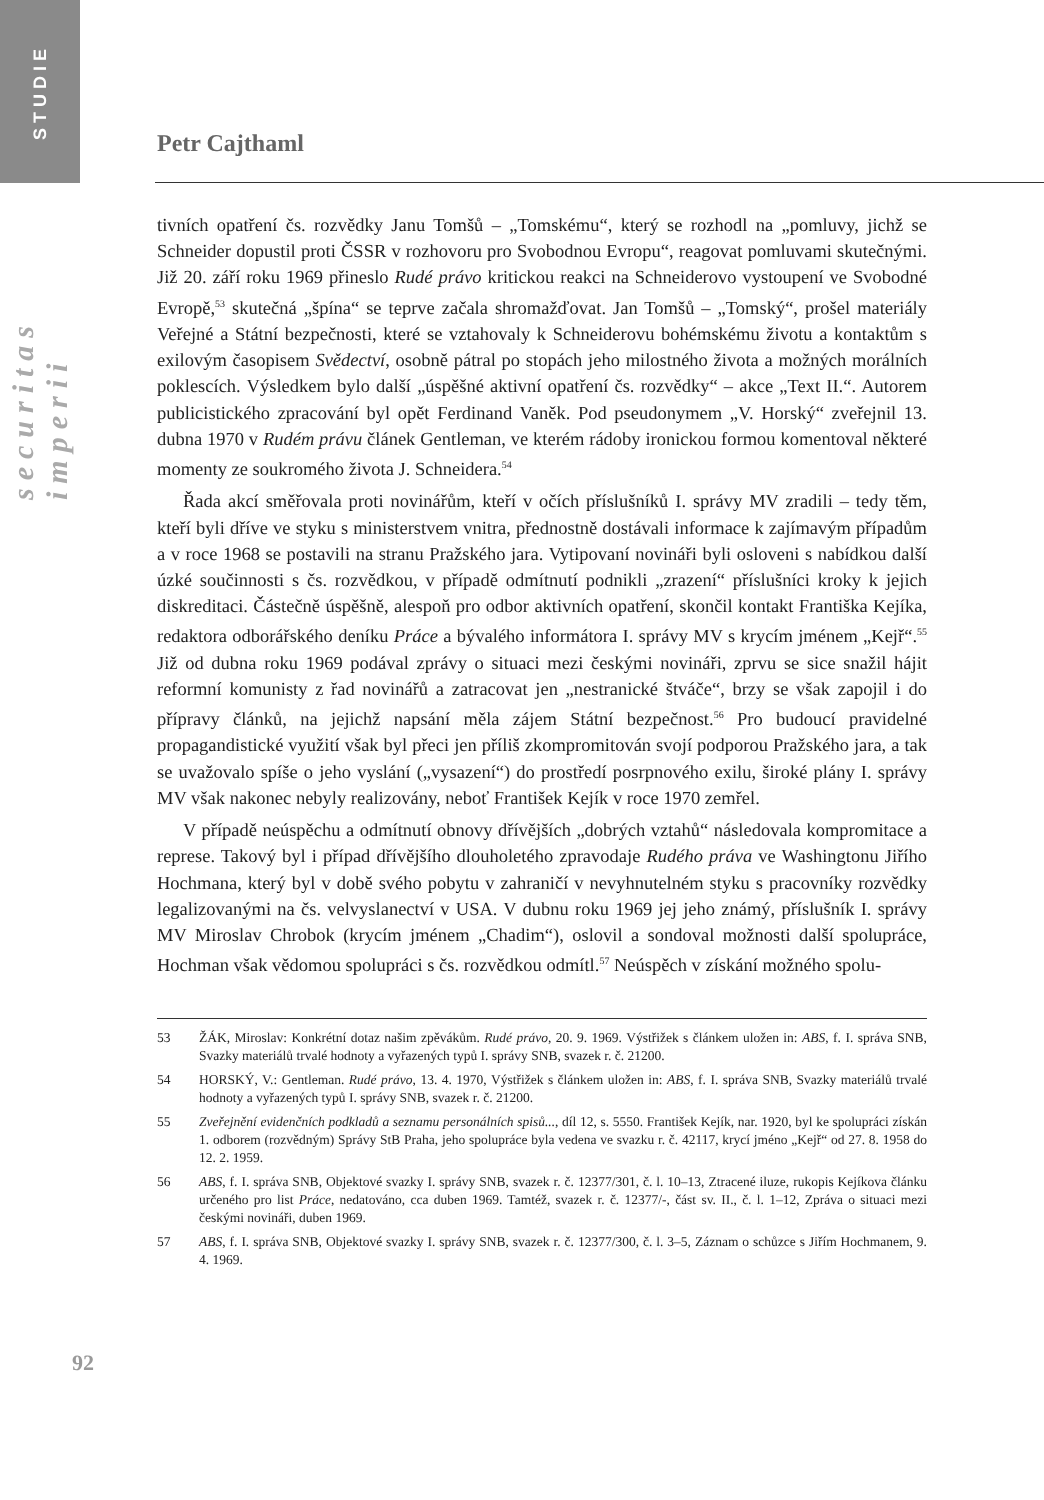STUDIE
securitas imperii
Petr Cajthaml
tivních opatření čs. rozvědky Janu Tomšů – „Tomskému“, který se rozhodl na „pomluvy, jichž se Schneider dopustil proti ČSSR v rozhovoru pro Svobodnou Evropu“, reagovat pomluvami skutečnými. Již 20. září roku 1969 přineslo Rudé právo kritickou reakci na Schneiderovo vystoupení ve Svobodné Evropě,<sup>53</sup> skutečná „špína“ se teprve začala shromažďovat. Jan Tomšů – „Tomský“, prošel materiály Veřejné a Státní bezpečnosti, které se vztahovaly k Schneiderovu bohémskému životu a kontaktům s exilovým časopisem Svědectví, osobně pátral po stopách jeho milostného života a možných morálních poklescích. Výsledkem bylo další „úspěšné aktivní opatření čs. rozvědky“ – akce „Text II.“. Autorem publicistického zpracování byl opět Ferdinand Vaněk. Pod pseudonymem „V. Horský“ zveřejnil 13. dubna 1970 v Rudém právu článek Gentleman, ve kterém rádoby ironickou formou komentoval některé momenty ze soukromého života J. Schneidera.<sup>54</sup>
Řada akcí směřovala proti novinářům, kteří v očích příslušníků I. správy MV zradili – tedy těm, kteří byli dříve ve styku s ministerstvem vnitra, přednostně dostávali informace k zajímavým případům a v roce 1968 se postavili na stranu Pražského jara. Vytipovaní novináři byli osloveni s nabídkou další úzké součinnosti s čs. rozvědkou, v případě odmítnutí podnikli „zrazení“ příslušníci kroky k jejich diskreditaci. Částečně úspěšně, alespoň pro odbor aktivních opatření, skončil kontakt Františka Kejíka, redaktora odborářského deníku Práce a bývalého informátora I. správy MV s krycím jménem „Kejř“.<sup>55</sup> Již od dubna roku 1969 podával zprávy o situaci mezi českými novináři, zprvu se sice snažil hájit reformní komunisty z řad novinářů a zatracovat jen „nestranické štváče“, brzy se však zapojil i do přípravy článků, na jejichž napsání měla zájem Státní bezpečnost.<sup>56</sup> Pro budoucí pravidelné propagandistické využití však byl přeci jen příliš zkompromitován svojí podporou Pražského jara, a tak se uvažovalo spíše o jeho vyslání („vysazení“) do prostředí posrpnového exilu, široké plány I. správy MV však nakonec nebyly realizovány, neboť František Kejík v roce 1970 zemřel.
V případě neúspěchu a odmítnutí obnovy dřívějších „dobrých vztahů“ následovala kompromitace a represe. Takový byl i případ dřívějšího dlouholetého zpravodaje Rudého práva ve Washingtonu Jiřího Hochmana, který byl v době svého pobytu v zahraničí v nevyhnutelném styku s pracovníky rozvědky legalizovanými na čs. velvyslanectví v USA. V dubnu roku 1969 jej jeho známý, příslušník I. správy MV Miroslav Chrobok (krycím jménem „Chadim“), oslovil a sondoval možnosti další spolupráce, Hochman však vědomou spolupráci s čs. rozvědkou odmítl.<sup>57</sup> Neúspěch v získání možného spolu-
53 ŽÁK, Miroslav: Konkrétní dotaz našim zpěvákům. Rudé právo, 20. 9. 1969. Výstřižek s článkem uložen in: ABS, f. I. správa SNB, Svazky materiálů trvalé hodnoty a vyřazených typů I. správy SNB, svazek r. č. 21200.
54 HORSKÝ, V.: Gentleman. Rudé právo, 13. 4. 1970, Výstřižek s článkem uložen in: ABS, f. I. správa SNB, Svazky materiálů trvalé hodnoty a vyřazených typů I. správy SNB, svazek r. č. 21200.
55 Zveřejnění evidenčních podkladů a seznamu personálních spisů..., díl 12, s. 5550. František Kejík, nar. 1920, byl ke spolupráci získán 1. odborem (rozvědným) Správy StB Praha, jeho spolupráce byla vedena ve svazku r. č. 42117, krycí jméno „Kejř“ od 27. 8. 1958 do 12. 2. 1959.
56 ABS, f. I. správa SNB, Objektové svazky I. správy SNB, svazek r. č. 12377/301, č. l. 10–13, Ztracené iluze, rukopis Kejíkova článku určeného pro list Práce, nedatováno, cca duben 1969. Tamtéž, svazek r. č. 12377/-, část sv. II., č. l. 1–12, Zpráva o situaci mezi českými novináři, duben 1969.
57 ABS, f. I. správa SNB, Objektové svazky I. správy SNB, svazek r. č. 12377/300, č. l. 3–5, Záznam o schůzce s Jiřím Hochmanem, 9. 4. 1969.
92